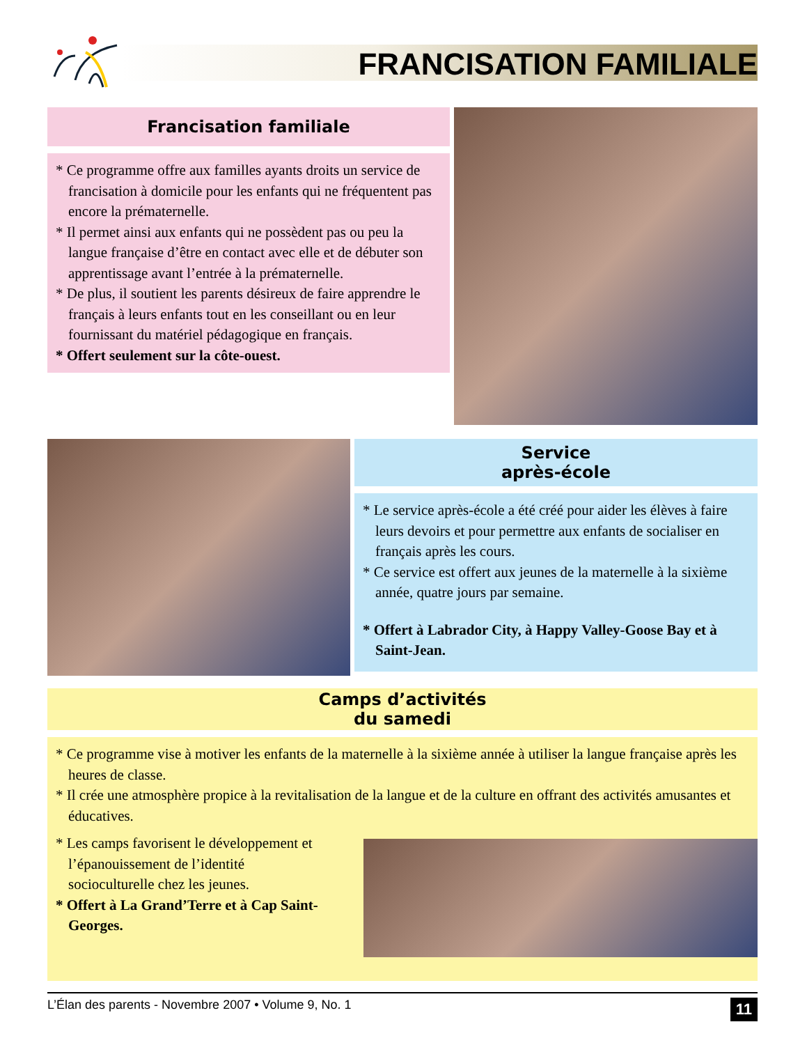FRANCISATION FAMILIALE
Francisation familiale
* Ce programme offre aux familles ayants droits un service de francisation à domicile pour les enfants qui ne fréquentent pas encore la prématernelle.
* Il permet ainsi aux enfants qui ne possèdent pas ou peu la langue française d’être en contact avec elle et de débuter son apprentissage avant l’entrée à la prématernelle.
* De plus, il soutient les parents désireux de faire apprendre le français à leurs enfants tout en les conseillant ou en leur fournissant du matériel pédagogique en français.
* Offert seulement sur la côte-ouest.
Service
après-école
* Le service après-école a été créé pour aider les élèves à faire leurs devoirs et pour permettre aux enfants de socialiser en français après les cours.
* Ce service est offert aux jeunes de la maternelle à la sixième année, quatre jours par semaine.
* Offert à Labrador City, à Happy Valley-Goose Bay et à Saint-Jean.
Camps d’activités
du samedi
* Ce programme vise à motiver les enfants de la maternelle à la sixième année à utiliser la langue française après les heures de classe.
* Il crée une atmosphère propice à la revitalisation de la langue et de la culture en offrant des activités amusantes et éducatives.
* Les camps favorisent le développement et l’épanouissement de l’identité socioculturelle chez les jeunes.
* Offert à La Grand’Terre et à Cap Saint-Georges.
L’Élan des parents - Novembre 2007 • Volume 9, No. 1 11